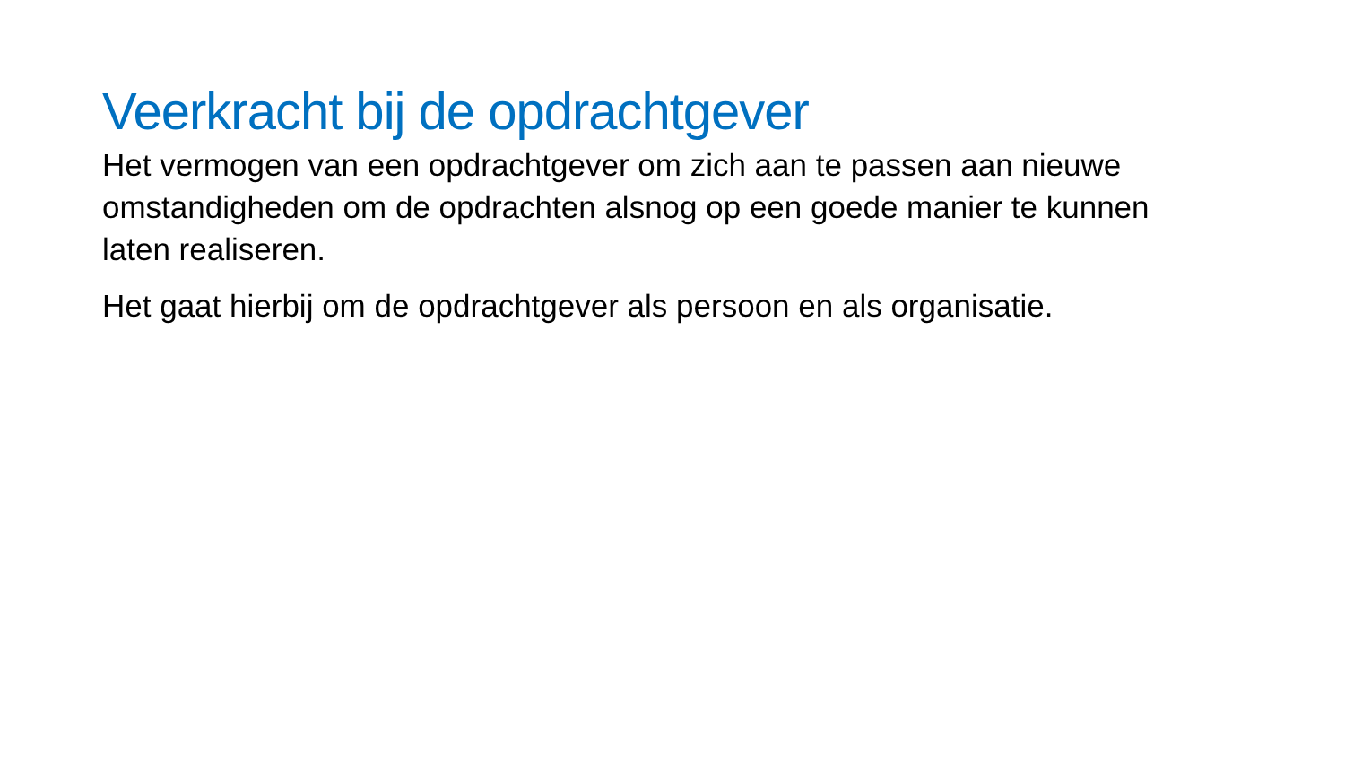Veerkracht bij de opdrachtgever
Het vermogen van een opdrachtgever om zich aan te passen aan nieuwe omstandigheden om de opdrachten alsnog op een goede manier te kunnen laten realiseren.
Het gaat hierbij om de opdrachtgever als persoon en als organisatie.